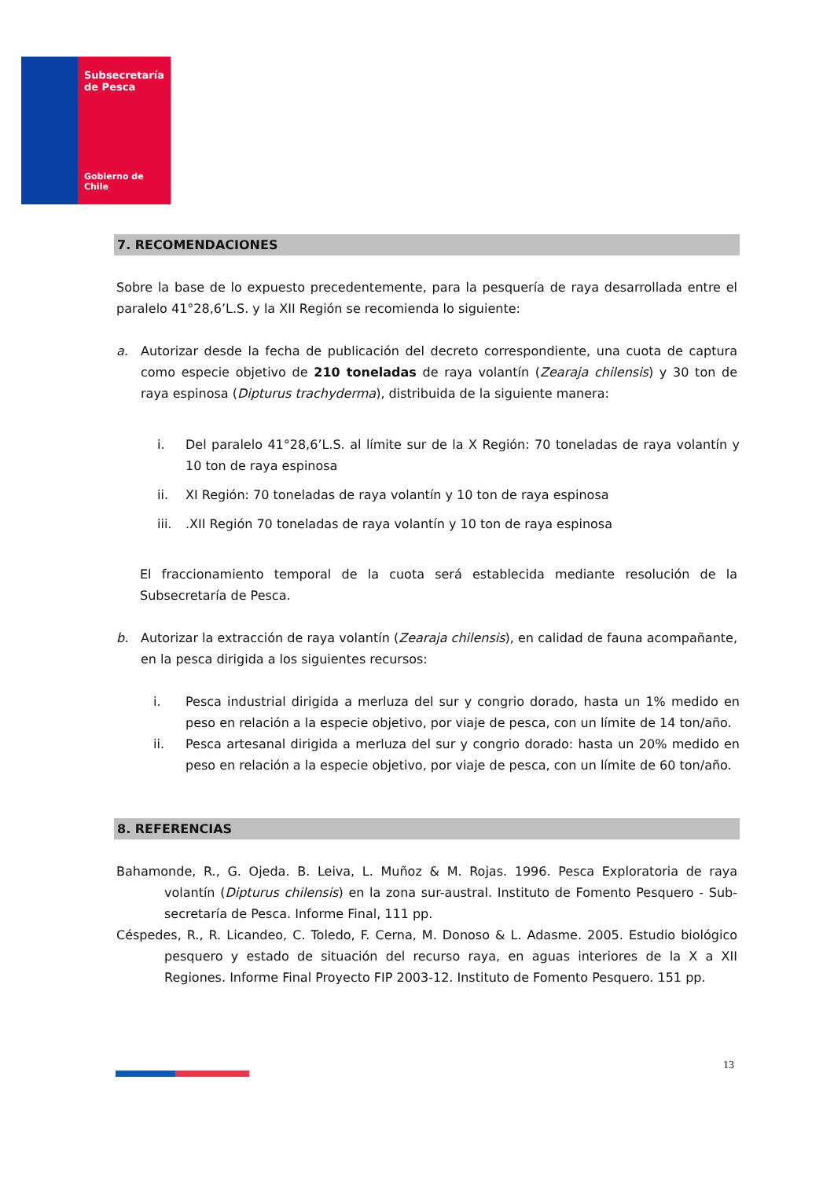Subsecretaría
de Pesca
Gobierno de Chile
7. RECOMENDACIONES
Sobre la base de lo expuesto precedentemente, para la pesquería de raya desarrollada entre el paralelo 41°28,6’L.S. y la XII Región se recomienda lo siguiente:
a. Autorizar desde la fecha de publicación del decreto correspondiente, una cuota de captura como especie objetivo de 210 toneladas de raya volantín (Zearaja chilensis) y 30 ton de raya espinosa (Dipturus trachyderma), distribuida de la siguiente manera:
i. Del paralelo 41°28,6’L.S. al límite sur de la X Región: 70 toneladas de raya volantín y 10 ton de raya espinosa
ii. XI Región: 70 toneladas de raya volantín y 10 ton de raya espinosa
iii.
.XII Región 70 toneladas de raya volantín y 10 ton de raya espinosa
El fraccionamiento temporal de la cuota será establecida mediante resolución de la Subsecretaría de Pesca.
b. Autorizar la extracción de raya volantín (Zearaja chilensis), en calidad de fauna acompañante, en la pesca dirigida a los siguientes recursos:
i. Pesca industrial dirigida a merluza del sur y congrio dorado, hasta un 1% medido en peso en relación a la especie objetivo, por viaje de pesca, con un límite de 14 ton/año.
ii. Pesca artesanal dirigida a merluza del sur y congrio dorado: hasta un 20% medido en peso en relación a la especie objetivo, por viaje de pesca, con un límite de 60 ton/año.
8. REFERENCIAS
Bahamonde, R., G. Ojeda. B. Leiva, L. Muñoz & M. Rojas. 1996. Pesca Exploratoria de raya volantín (Dipturus chilensis) en la zona sur-austral. Instituto de Fomento Pesquero - Sub-secretaría de Pesca. Informe Final, 111 pp.
Céspedes, R., R. Licandeo, C. Toledo, F. Cerna, M. Donoso & L. Adasme. 2005. Estudio biológico pesquero y estado de situación del recurso raya, en aguas interiores de la X a XII Regiones. Informe Final Proyecto FIP 2003-12. Instituto de Fomento Pesquero. 151 pp.
13